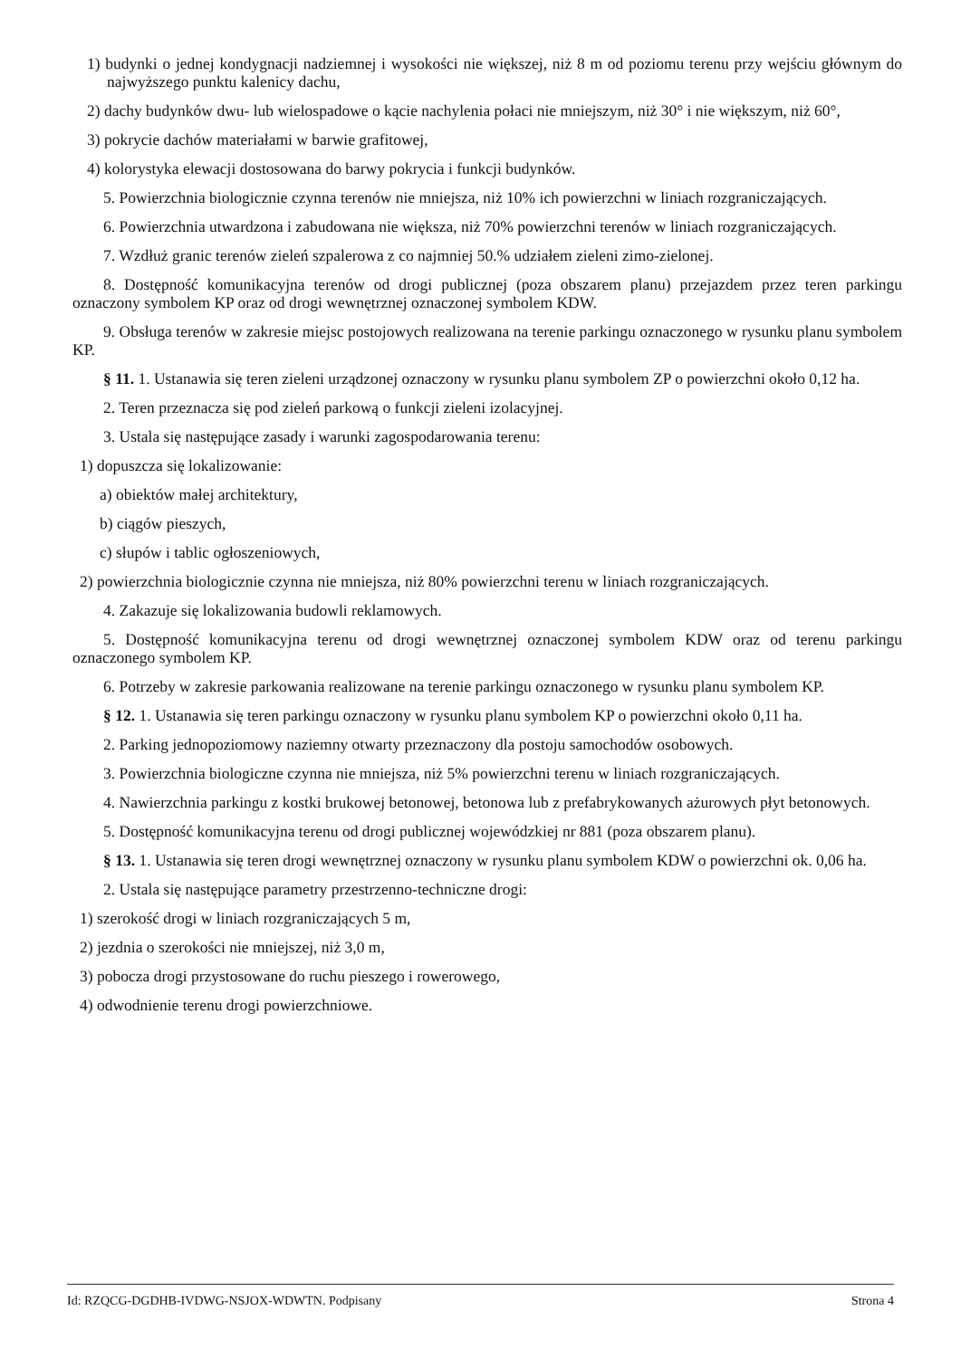1) budynki o jednej kondygnacji nadziemnej i wysokości nie większej, niż 8 m od poziomu terenu przy wejściu głównym do najwyższego punktu kalenicy dachu,
2) dachy budynków dwu- lub wielospadowe o kącie nachylenia połaci nie mniejszym, niż 30° i nie większym, niż 60°,
3) pokrycie dachów materiałami w barwie grafitowej,
4) kolorystyka elewacji dostosowana do barwy pokrycia i funkcji budynków.
5. Powierzchnia biologicznie czynna terenów nie mniejsza, niż 10% ich powierzchni w liniach rozgraniczających.
6. Powierzchnia utwardzona i zabudowana nie większa, niż 70% powierzchni terenów w liniach rozgraniczających.
7. Wzdłuż granic terenów zieleń szpalerowa z co najmniej 50.% udziałem zieleni zimo-zielonej.
8. Dostępność komunikacyjna terenów od drogi publicznej (poza obszarem planu) przejazdem przez teren parkingu oznaczony symbolem KP oraz od drogi wewnętrznej oznaczonej symbolem KDW.
9. Obsługa terenów w zakresie miejsc postojowych realizowana na terenie parkingu oznaczonego w rysunku planu symbolem KP.
§ 11. 1. Ustanawia się teren zieleni urządzonej oznaczony w rysunku planu symbolem ZP o powierzchni około 0,12 ha.
2. Teren przeznacza się pod zieleń parkową o funkcji zieleni izolacyjnej.
3. Ustala się następujące zasady i warunki zagospodarowania terenu:
1) dopuszcza się lokalizowanie:
a) obiektów małej architektury,
b) ciągów pieszych,
c) słupów i tablic ogłoszeniowych,
2) powierzchnia biologicznie czynna nie mniejsza, niż 80% powierzchni terenu w liniach rozgraniczających.
4. Zakazuje się lokalizowania budowli reklamowych.
5. Dostępność komunikacyjna terenu od drogi wewnętrznej oznaczonej symbolem KDW oraz od terenu parkingu oznaczonego symbolem KP.
6. Potrzeby w zakresie parkowania realizowane na terenie parkingu oznaczonego w rysunku planu symbolem KP.
§ 12. 1. Ustanawia się teren parkingu oznaczony w rysunku planu symbolem KP o powierzchni około 0,11 ha.
2. Parking jednopoziomowy naziemny otwarty przeznaczony dla postoju samochodów osobowych.
3. Powierzchnia biologiczne czynna nie mniejsza, niż 5% powierzchni terenu w liniach rozgraniczających.
4. Nawierzchnia parkingu z kostki brukowej betonowej, betonowa lub z prefabrykowanych ażurowych płyt betonowych.
5. Dostępność komunikacyjna terenu od drogi publicznej wojewódzkiej nr 881 (poza obszarem planu).
§ 13. 1. Ustanawia się teren drogi wewnętrznej oznaczony w rysunku planu symbolem KDW o powierzchni ok. 0,06 ha.
2. Ustala się następujące parametry przestrzenno-techniczne drogi:
1) szerokość drogi w liniach rozgraniczających 5 m,
2) jezdnia o szerokości nie mniejszej, niż 3,0 m,
3) pobocza drogi przystosowane do ruchu pieszego i rowerowego,
4) odwodnienie terenu drogi powierzchniowe.
Id: RZQCG-DGDHB-IVDWG-NSJOX-WDWTN. Podpisany Strona 4